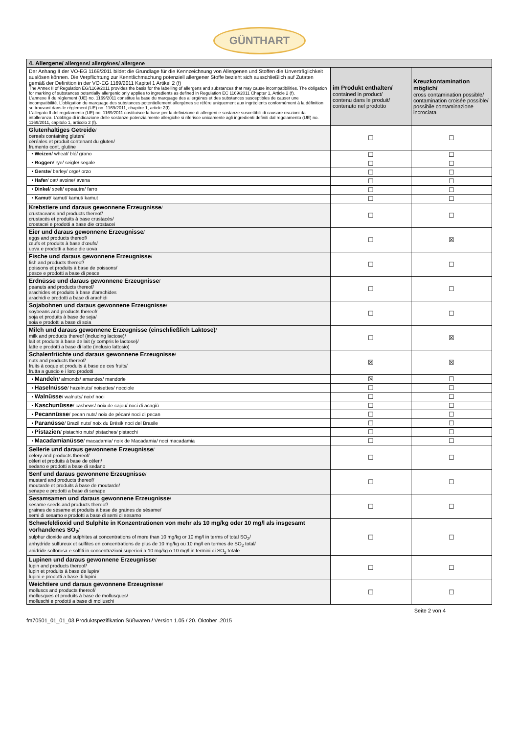GÜNTHART
| 4. Allergene/ allergens/ allergénes/ allergene | | |
| Der Anhang II der VO-EG 1169/2011 bildet die Grundlage für die Kennzeichnung von Allergenen und Stoffen die Unverträglichkeit auslösen können. Die Verpflichtung zur Kenntlichmachung potenziell allergener Stoffe bezieht sich ausschließlich auf Zutaten gemäß der Definition in der VO-EG 1169/2011 Kapitel 1 Artikel 2 (f) The Annex II of Regulation EG/1169/2011 provides the basis for the labelling of allergens and substances that may cause incompatibilities. The obligation for marking of substances potentially allergenic only applies to ingredients as defined in Regulation EC 1169/2011 Chapter 1, Article 2 (f). L'annexe II du règlement (UE) no. 1169/2011 constitue la base du marquage des allergènes et des substances susceptibles de causer une incompatibilité. L'obligation du marquage des substances potentiellement allergènes se réfère uniquement aux ingrédients conformément à la définition se trouvant dans le règlement (UE) no. 1169/2011, chapitre 1, article 2(f). L'allegato II del regolamento (UE) no. 1169/2011 costituisce la base per la definizione di allergeni e sostanze suscettibili di causare reazioni da intolleranza. L'obbligo di indicazione delle sostanze potenzialmente allergiche si riferisce unicamente agli ingredienti definiti dal regolamento (UE) no. 1169/2011, capitolo 1, articolo 2 (f). | im Produkt enthalten/ contained in product/ contenu dans le produit/ contenuto nel prodotto | Kreuzkontamination möglich/ cross contamination possible/ contamination croisée possible/ possibile contaminazione incrociata |
| Glutenhaltiges Getreide / cereals containing gluten/ céréales et produit contenant du gluten/ frumento cont. glutine | ☐ | ☐ |
| • Weizen / wheat/ blé/ grano | ☐ | ☐ |
| • Roggen / rye/ seigle/ segale | ☐ | ☐ |
| • Gerste / barley/ orge/ orzo | ☐ | ☐ |
| • Hafer / oat/ avoine/ avena | ☐ | ☐ |
| • Dinkel / spelt/ epeautre/ farro | ☐ | ☐ |
| • Kamut / kamut/ kamut/ kamut | ☐ | ☐ |
| Krebstiere und daraus gewonnene Erzeugnisse / crustaceans and products thereof/ crustacés et produits à base crustacés/ crostacei e prodotti a base die crostacei | ☐ | ☐ |
| Eier und daraus gewonnene Erzeugnisse / eggs and products thereof/ œufs et produits à base d'œufs/ uova e prodotti a base die uova | ☐ | ☒ |
| Fische und daraus gewonnene Erzeugnisse / fish and products thereof/ poissons et produits à base de poissons/ pesce e prodotti a base di pesce | ☐ | ☐ |
| Erdnüsse und daraus gewonnene Erzeugnisse / peanuts and products thereof/ arachides et produits à base d'arachides arachidi e prodotti a base di arachidi | ☐ | ☐ |
| Sojabohnen und daraus gewonnene Erzeugnisse / soybeans and products thereof/ soja et produits à base de soja/ soia e prodotti a base di soia | ☐ | ☐ |
| Milch und daraus gewonnene Erzeugnisse (einschließlich Laktose) / milk and products thereof (including lactose)/ lait et produits à base de lait (y compris le lactose)/ latte e prodotti a base di latte (inclusio lattosio) | ☐ | ☒ |
| Schalenfrüchte und daraus gewonnene Erzeugnisse / nuts and products thereof/ fruits à coque et produits à base de ces fruits/ frutta a guscio e i loro prodotti | ☒ | ☒ |
| • Mandeln / almonds/ amandes/ mandorle | ☒ | ☐ |
| • Haselnüsse / hazelnuts/ noisettes/ nocciole | ☐ | ☐ |
| • Walnüsse / walnuts/ noix/ noci | ☐ | ☐ |
| • Kaschunüsse / cashews/ noix de cajou/ noci di acagiù | ☐ | ☐ |
| • Pecannüsse / pecan nuts/ noix de pécan/ noci di pecan | ☐ | ☐ |
| • Paranüsse / Brazil nuts/ noix du Brésil/ noci del Brasile | ☐ | ☐ |
| • Pistazien / pistachio nuts/ pistaches/ pistacchi | ☐ | ☐ |
| • Macadamianüsse / macadamia/ noix de Macadamia/ noci macadamia | ☐ | ☐ |
| Sellerie und daraus gewonnene Erzeugnisse / celery and products thereof/ céleri et produits à base de céleri/ sedano e prodotti a base di sedano | ☐ | ☐ |
| Senf und daraus gewonnene Erzeugnisse / mustard and products thereof/ moutarde et produits á base de moutarde/ senape e prodotti a base di senape | ☐ | ☐ |
| Sesamsamen und daraus gewonnene Erzeugnisse / sesame seeds and products thereof/ graines de sésame et produits à base de graines de sésame/ semi di sesamo e prodotti a base di semi di sesamo | ☐ | ☐ |
| Schwefeldioxid und Sulphite in Konzentrationen von mehr als 10 mg/kg oder 10 mg/l als insgesamt vorhandenes SO<sub>2</sub> / sulphur dioxide and sulphites at concentrations of more than 10 mg/kg or 10 mg/l in terms of total SO<sub>2</sub>/ anhydride sulfureux et sulfites en concentrations de plus de 10 mg/kg ou 10 mg/l en termes de SO<sub>2</sub> total/ anidride solforosa e solfiti in concentrazioni superiori a 10 mg/kg o 10 mg/l in termini di SO<sub>2</sub> totale | ☐ | ☐ |
| Lupinen und daraus gewonnene Erzeugnisse / lupin and products thereof/ lupin et produits à base de lupin/ lupini e prodotti a base di lupini | ☐ | ☐ |
| Weichtiere und daraus gewonnene Erzeugnisse / molluscs and products thereof/ mollusques et produits à base de mollusques/ molluschi e prodotti a base di molluschi | ☐ | ☐ |
Seite 2 von 4
fm70501_01_01_03 Produktspezifikation Süßwaren / Version 1.05 / 20. Oktober .2015